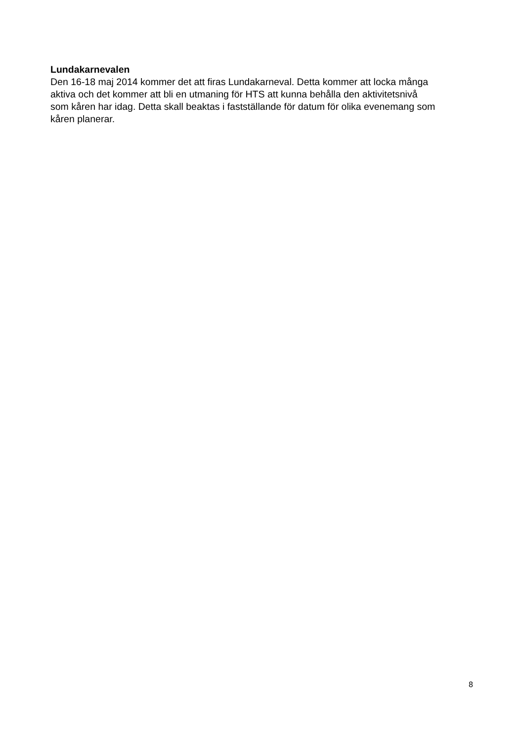Lundakarnevalen
Den 16-18 maj 2014 kommer det att firas Lundakarneval. Detta kommer att locka många
aktiva och det kommer att bli en utmaning för HTS att kunna behålla den aktivitetsnivå
som kåren har idag. Detta skall beaktas i fastställande för datum för olika evenemang som
kåren planerar.
8